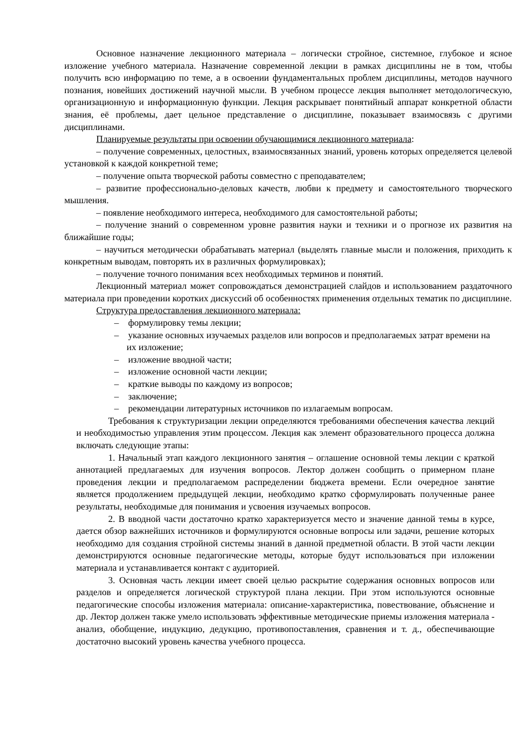Основное назначение лекционного материала – логически стройное, системное, глубокое и ясное изложение учебного материала. Назначение современной лекции в рамках дисциплины не в том, чтобы получить всю информацию по теме, а в освоении фундаментальных проблем дисциплины, методов научного познания, новейших достижений научной мысли. В учебном процессе лекция выполняет методологическую, организационную и информационную функции. Лекция раскрывает понятийный аппарат конкретной области знания, её проблемы, дает цельное представление о дисциплине, показывает взаимосвязь с другими дисциплинами.
Планируемые результаты при освоении обучающимися лекционного материала:
– получение современных, целостных, взаимосвязанных знаний, уровень которых определяется целевой установкой к каждой конкретной теме;
– получение опыта творческой работы совместно с преподавателем;
– развитие профессионально-деловых качеств, любви к предмету и самостоятельного творческого мышления.
– появление необходимого интереса, необходимого для самостоятельной работы;
– получение знаний о современном уровне развития науки и техники и о прогнозе их развития на ближайшие годы;
– научиться методически обрабатывать материал (выделять главные мысли и положения, приходить к конкретным выводам, повторять их в различных формулировках);
– получение точного понимания всех необходимых терминов и понятий.
Лекционный материал может сопровождаться демонстрацией слайдов и использованием раздаточного материала при проведении коротких дискуссий об особенностях применения отдельных тематик по дисциплине.
Структура предоставления лекционного материала:
– формулировку темы лекции;
– указание основных изучаемых разделов или вопросов и предполагаемых затрат времени на их изложение;
– изложение вводной части;
– изложение основной части лекции;
– краткие выводы по каждому из вопросов;
– заключение;
– рекомендации литературных источников по излагаемым вопросам.
Требования к структуризации лекции определяются требованиями обеспечения качества лекций и необходимостью управления этим процессом. Лекция как элемент образовательного процесса должна включать следующие этапы:
1. Начальный этап каждого лекционного занятия – оглашение основной темы лекции с краткой аннотацией предлагаемых для изучения вопросов. Лектор должен сообщить о примерном плане проведения лекции и предполагаемом распределении бюджета времени. Если очередное занятие является продолжением предыдущей лекции, необходимо кратко сформулировать полученные ранее результаты, необходимые для понимания и усвоения изучаемых вопросов.
2. В вводной части достаточно кратко характеризуется место и значение данной темы в курсе, дается обзор важнейших источников и формулируются основные вопросы или задачи, решение которых необходимо для создания стройной системы знаний в данной предметной области. В этой части лекции демонстрируются основные педагогические методы, которые будут использоваться при изложении материала и устанавливается контакт с аудиторией.
3. Основная часть лекции имеет своей целью раскрытие содержания основных вопросов или разделов и определяется логической структурой плана лекции. При этом используются основные педагогические способы изложения материала: описание-характеристика, повествование, объяснение и др. Лектор должен также умело использовать эффективные методические приемы изложения материала - анализ, обобщение, индукцию, дедукцию, противопоставления, сравнения и т. д., обеспечивающие достаточно высокий уровень качества учебного процесса.